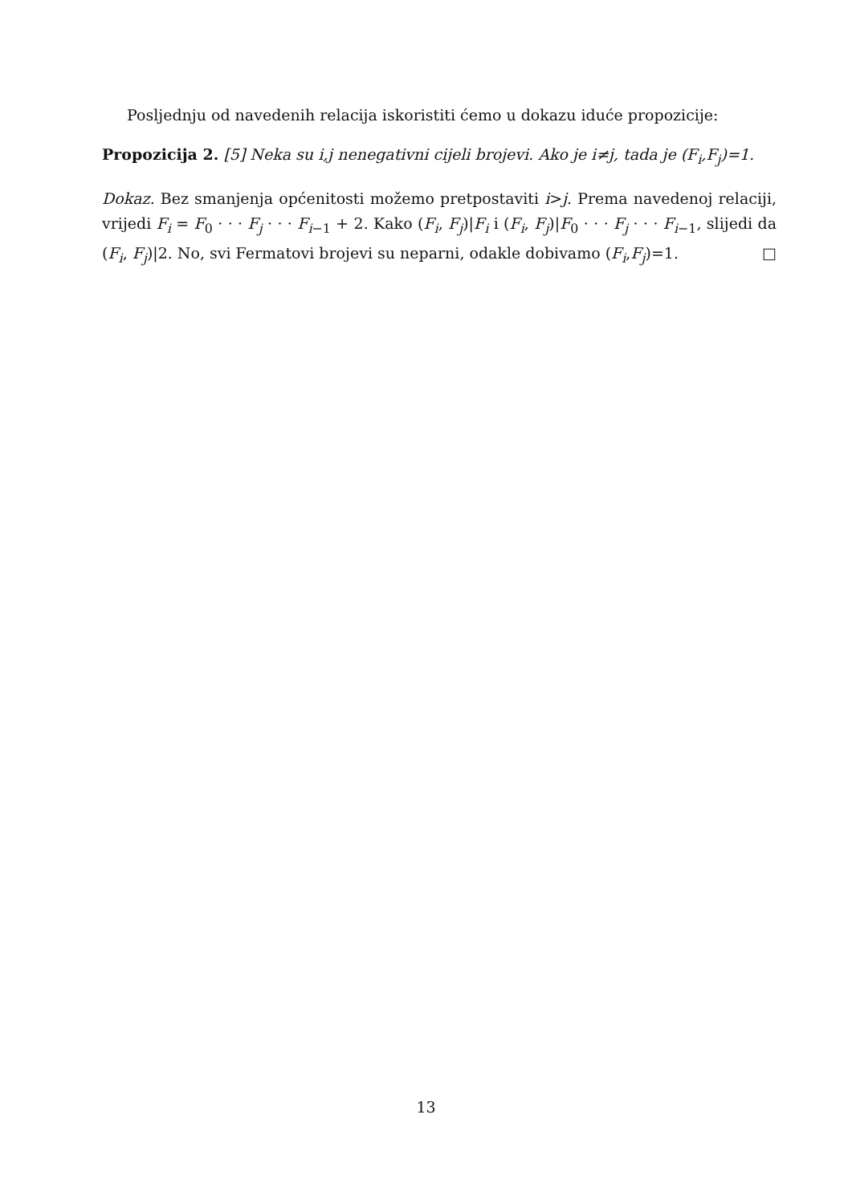Posljednju od navedenih relacija iskoristiti ćemo u dokazu iduće propozicije:
Propozicija 2. [5] Neka su i,j nenegativni cijeli brojevi. Ako je i≠j, tada je (F<sub>i</sub>,F<sub>j</sub>)=1.
Dokaz. Bez smanjenja općenitosti možemo pretpostaviti i>j. Prema navedenoj relaciji, vrijedi F<sub>i</sub> = F<sub>0</sub> · · · F<sub>j</sub> · · · F<sub>i−1</sub> + 2. Kako (F<sub>i</sub>, F<sub>j</sub>)|F<sub>i</sub> i (F<sub>i</sub>, F<sub>j</sub>)|F<sub>0</sub> · · · F<sub>j</sub> · · · F<sub>i−1</sub>, slijedi da (F<sub>i</sub>, F<sub>j</sub>)|2. No, svi Fermatovi brojevi su neparni, odakle dobivamo (F<sub>i</sub>,F<sub>j</sub>)=1. □
13